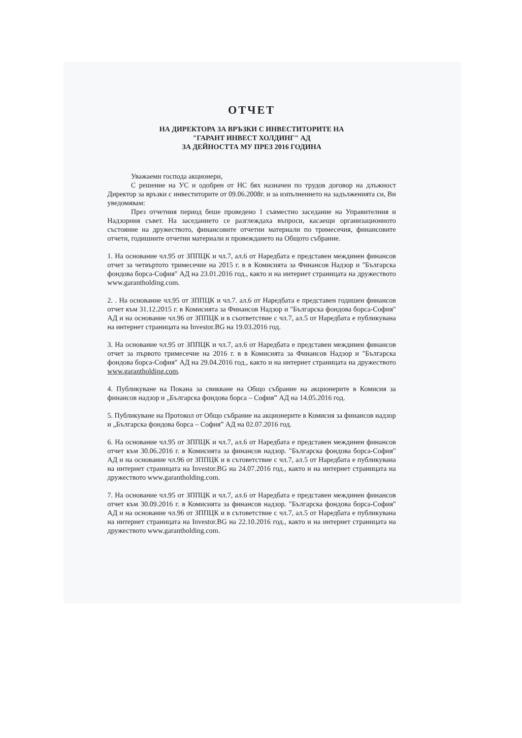ОТЧЕТ
НА ДИРЕКТОРА ЗА ВРЪЗКИ С ИНВЕСТИТОРИТЕ НА
"ГАРАНТ ИНВЕСТ ХОЛДИНГ" АД
ЗА ДЕЙНОСТТА МУ ПРЕЗ 2016 ГОДИНА
Уважаеми господа акционери,
С решение на УС и одобрен от НС бях назначен по трудов договор на длъжност Директор за връзки с инвеститорите от 09.06.2008г. и за изпълнението на задълженията си, Ви уведомявам:
През отчетния период беше проведено 1 съвместно заседание на Управителния и Надзорния съвет. На заседанието се разглеждаха въпроси, касаещи организационното състояние на дружеството, финансовите отчетни материали по тримесечия, финансовите отчети, годишните отчетни материали и провеждането на Общото събрание.
1. На основание чл.95 от ЗППЦК и чл.7, ал.6 от Наредбата е представен междинен финансов отчет за четвъртото тримесечие на 2015 г. в в Комисията за Финансов Надзор и "Българска фондова борса-София" АД на 23.01.2016 год., както и на интернет страницата на дружеството www.garantholding.com.
2. . На основание чл.95 от ЗППЦК и чл.7. ал.6 от Наредбата е представен годишен финансов отчет към 31.12.2015 г. в Комисията за Финансов Надзор и "Българска фондова борса-София" АД и на основание чл.96 от ЗППЦК и в съответствие с чл.7, ал.5 от Наредбата е публикувана на интернет страницата на Investor.BG на 19.03.2016 год.
3. На основание чл.95 от ЗППЦК и чл.7, ал.6 от Наредбата е представен междинен финансов отчет за първото тримесечие на 2016 г. в в Комисията за Финансов Надзор и "Българска фондова борса-София" АД на 29.04.2016 год., както и на интернет страницата на дружеството www.garantholding.com.
4. Публикуване на Покана за свикване на Общо събрание на акционерите в Комисия за финансов надзор и „Българска фондова борса – София” АД на 14.05.2016 год.
5. Публикуване на Протокол от Общо събрание на акционерите в Комисия за финансов надзор и „Българска фондова борса – София” АД на 02.07.2016 год.
6. На основание чл.95 от ЗППЦК и чл.7, ал.6 от Наредбата е представен междинен финансов отчет към 30.06.2016 г. в Комисията за финансов надзор. "Българска фондова борса-София" АД и на основание чл.96 от ЗППЦК и в сътоветствие с чл.7, ал.5 от Наредбата е публикувана на интернет страницата на Investor.BG на 24.07.2016 год., както и на интернет страницата на дружеството www.garantholding.com.
7. На основание чл.95 от ЗППЦК и чл.7, ал.6 от Наредбата е представен междинен финансов отчет към 30.09.2016 г. в Комисията за финансов надзор. "Българска фондова борса-София" АД и на основание чл.96 от ЗППЦК и в сътоветствие с чл.7, ал.5 от Наредбата е публикувана на интернет страницата на Investor.BG на 22.10.2016 год., както и на интернет страницата на дружеството www.garantholding.com.